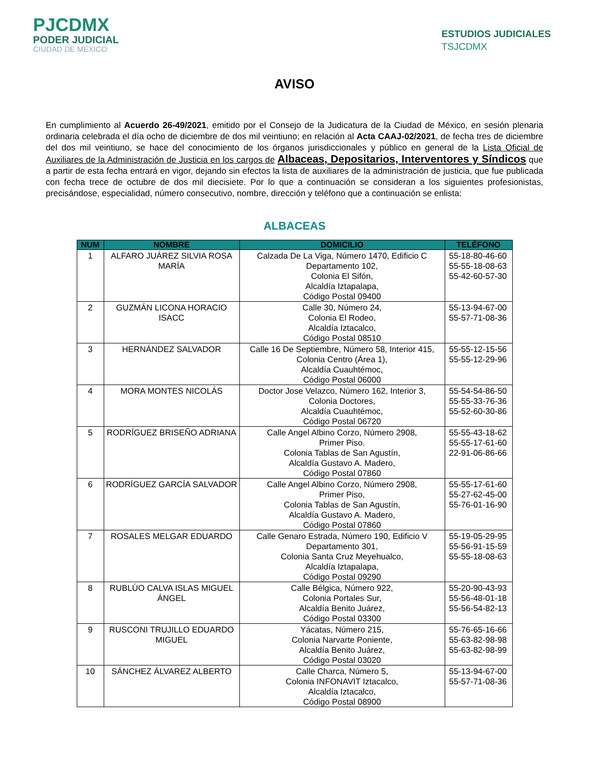PJCDMX
PODER JUDICIAL
CIUDAD DE MÉXICO
ESTUDIOS JUDICIALES
TSJCDMX
AVISO
En cumplimiento al Acuerdo 26-49/2021, emitido por el Consejo de la Judicatura de la Ciudad de México, en sesión plenaria ordinaria celebrada el día ocho de diciembre de dos mil veintiuno; en relación al Acta CAAJ-02/2021, de fecha tres de diciembre del dos mil veintiuno, se hace del conocimiento de los órganos jurisdiccionales y público en general de la Lista Oficial de Auxiliares de la Administración de Justicia en los cargos de Albaceas, Depositarios, Interventores y Síndicos que a partir de esta fecha entrará en vigor, dejando sin efectos la lista de auxiliares de la administración de justicia, que fue publicada con fecha trece de octubre de dos mil diecisiete. Por lo que a continuación se consideran a los siguientes profesionistas, precisándose, especialidad, número consecutivo, nombre, dirección y teléfono que a continuación se enlista:
ALBACEAS
| NUM | NOMBRE | DOMICILIO | TELÉFONO |
| --- | --- | --- | --- |
| 1 | ALFARO JUÁREZ SILVIA ROSA MARÍA | Calzada De La Viga, Número 1470, Edificio C Departamento 102, Colonia El Sifón, Alcaldía Iztapalapa, Código Postal 09400 | 55-18-80-46-60 55-55-18-08-63 55-42-60-57-30 |
| 2 | GUZMÁN LICONA HORACIO ISACC | Calle 30, Número 24, Colonia El Rodeo, Alcaldía Iztacalco, Código Postal 08510 | 55-13-94-67-00 55-57-71-08-36 |
| 3 | HERNÁNDEZ SALVADOR | Calle 16 De Septiembre, Número 58, Interior 415, Colonia Centro (Área 1), Alcaldía Cuauhtémoc, Código Postal 06000 | 55-55-12-15-56 55-55-12-29-96 |
| 4 | MORA MONTES NICOLÁS | Doctor Jose Velazco, Número 162, Interior 3, Colonia Doctores, Alcaldía Cuauhtémoc, Código Postal 06720 | 55-54-54-86-50 55-55-33-76-36 55-52-60-30-86 |
| 5 | RODRÍGUEZ BRISEÑO ADRIANA | Calle Angel Albino Corzo, Número 2908, Primer Piso. Colonia Tablas de San Agustín, Alcaldía Gustavo A. Madero, Código Postal 07860 | 55-55-43-18-62 55-55-17-61-60 22-91-06-86-66 |
| 6 | RODRÍGUEZ GARCÍA SALVADOR | Calle Angel Albino Corzo, Número 2908, Primer Piso, Colonia Tablas de San Agustín, Alcaldía Gustavo A. Madero, Código Postal 07860 | 55-55-17-61-60 55-27-62-45-00 55-76-01-16-90 |
| 7 | ROSALES MELGAR EDUARDO | Calle Genaro Estrada, Número 190, Edificio V Departamento 301, Colonia Santa Cruz Meyehualco, Alcaldía Iztapalapa, Código Postal 09290 | 55-19-05-29-95 55-56-91-15-59 55-55-18-08-63 |
| 8 | RUBLÚO CALVA ISLAS MIGUEL ÁNGEL | Calle Bélgica, Número 922, Colonia Portales Sur, Alcaldía Benito Juárez, Código Postal 03300 | 55-20-90-43-93 55-56-48-01-18 55-56-54-82-13 |
| 9 | RUSCONI TRUJILLO EDUARDO MIGUEL | Yácatas, Número 215, Colonia Narvarte Poniente, Alcaldía Benito Juárez, Código Postal 03020 | 55-76-65-16-66 55-63-82-98-98 55-63-82-98-99 |
| 10 | SÁNCHEZ ÁLVAREZ ALBERTO | Calle Charca, Número 5, Colonia INFONAVIT Iztacalco, Alcaldía Iztacalco, Código Postal 08900 | 55-13-94-67-00 55-57-71-08-36 |